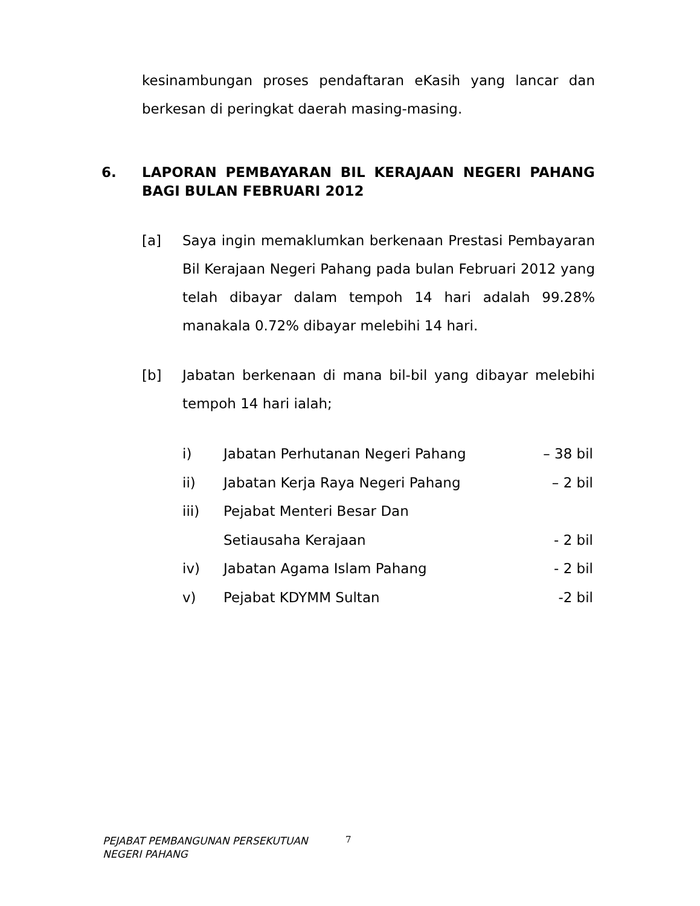kesinambungan proses pendaftaran eKasih yang lancar dan berkesan di peringkat daerah masing-masing.
6. LAPORAN PEMBAYARAN BIL KERAJAAN NEGERI PAHANG BAGI BULAN FEBRUARI 2012
[a] Saya ingin memaklumkan berkenaan Prestasi Pembayaran Bil Kerajaan Negeri Pahang pada bulan Februari 2012 yang telah dibayar dalam tempoh 14 hari adalah 99.28% manakala 0.72% dibayar melebihi 14 hari.
[b] Jabatan berkenaan di mana bil-bil yang dibayar melebihi tempoh 14 hari ialah;
i) Jabatan Perhutanan Negeri Pahang – 38 bil
ii) Jabatan Kerja Raya Negeri Pahang – 2 bil
iii) Pejabat Menteri Besar Dan
Setiausaha Kerajaan
- 2 bil
iv) Jabatan Agama Islam Pahang - 2 bil
v) Pejabat KDYMM Sultan -2 bil
PEJABAT PEMBANGUNAN PERSEKUTUAN
NEGERI PAHANG
7